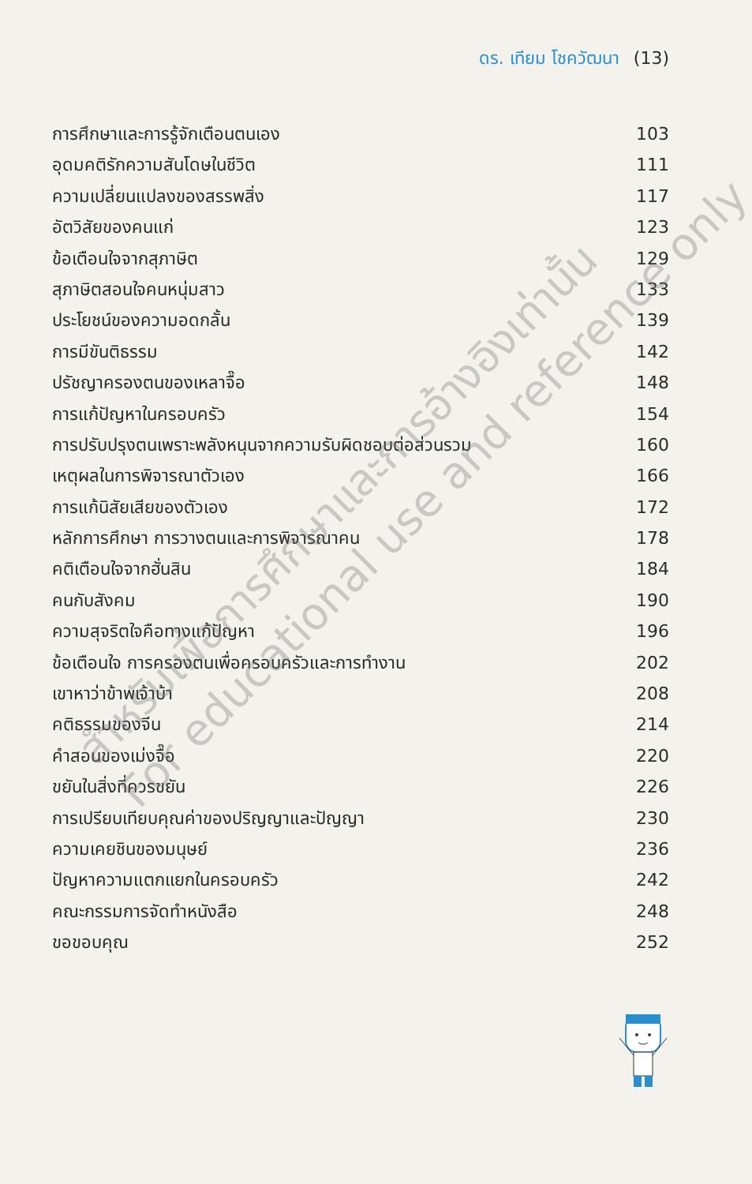ดร. เทียม โชควัฒนา (13)
การศึกษาและการรู้จักเตือนตนเอง 103
อุดมคติรักความสันโดษในชีวิต 111
ความเปลี่ยนแปลงของสรรพสิ่ง 117
อัตวิสัยของคนแก่ 123
ข้อเตือนใจจากสุภาษิต 129
สุภาษิตสอนใจคนหนุ่มสาว 133
ประโยชน์ของความอดกลั้น 139
การมีขันติธรรม 142
ปรัชญาครองตนของเหลาจื๊อ 148
การแก้ปัญหาในครอบครัว 154
การปรับปรุงตนเพราะพลังหนุนจากความรับผิดชอบต่อส่วนรวม 160
เหตุผลในการพิจารณาตัวเอง 166
การแก้นิสัยเสียของตัวเอง 172
หลักการศึกษา การวางตนและการพิจารณาคน 178
คติเตือนใจจากฮั่นสิน 184
คนกับสังคม 190
ความสุจริตใจคือทางแก้ปัญหา 196
ข้อเตือนใจ การครองตนเพื่อครอบครัวและการทำงาน 202
เขาหาว่าข้าพเจ้าบ้า 208
คติธรรมของจีน 214
คำสอนของเม่งจื๊อ 220
ขยันในสิ่งที่ควรขยัน 226
การเปรียบเทียบคุณค่าของปริญญาและปัญญา 230
ความเคยชินของมนุษย์ 236
ปัญหาความแตกแยกในครอบครัว 242
คณะกรรมการจัดทำหนังสือ 248
ขอขอบคุณ 252
สำหรับเพื่อการศึกษาและการอ้างอิงเท่านั้น
For educational use and reference only